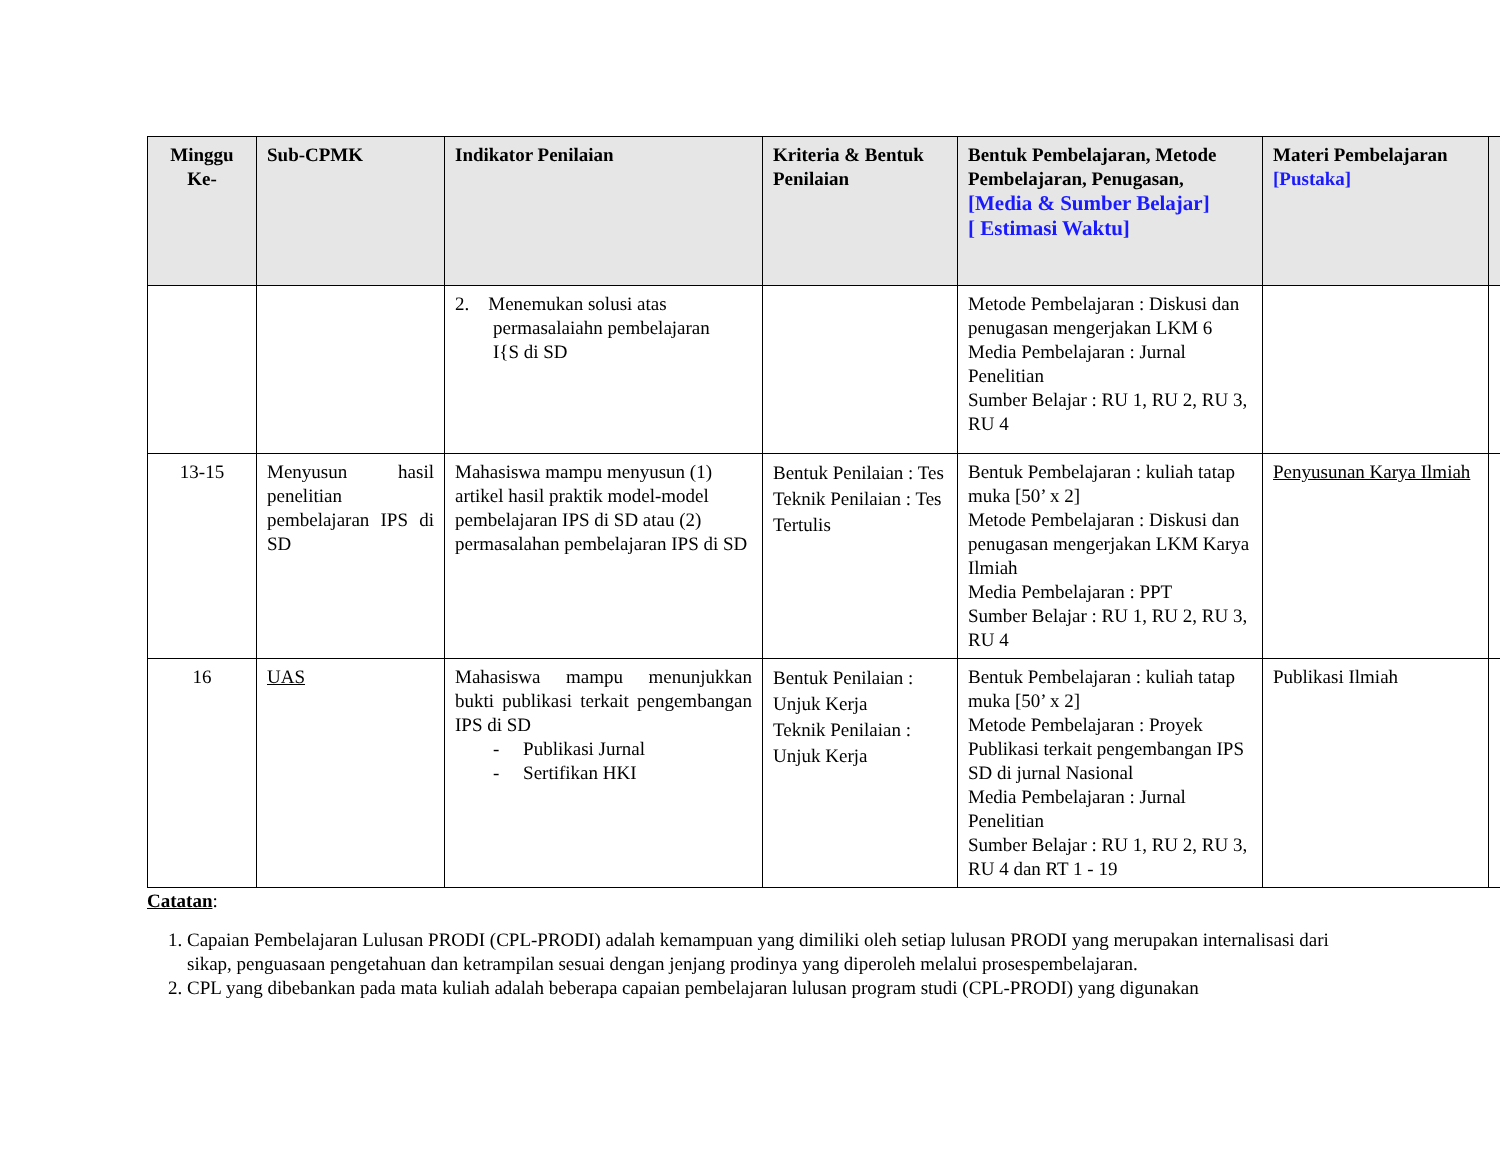| Minggu Ke- | Sub-CPMK | Indikator Penilaian | Kriteria & Bentuk Penilaian | Bentuk Pembelajaran, Metode Pembelajaran, Penugasan, [Media & Sumber Belajar] [ Estimasi Waktu] | Materi Pembelajaran [Pustaka] | |
| --- | --- | --- | --- | --- | --- | --- |
| | | 2. Menemukan solusi atas permasalaiahn pembelajaran I{S di SD | | Metode Pembelajaran : Diskusi dan penugasan mengerjakan LKM 6 Media Pembelajaran : Jurnal Penelitian Sumber Belajar : RU 1, RU 2, RU 3, RU 4 | | |
| 13-15 | Menyusun hasil penelitian pembelajaran IPS di SD | Mahasiswa mampu menyusun (1) artikel hasil praktik model-model pembelajaran IPS di SD atau (2) permasalahan pembelajaran IPS di SD | Bentuk Penilaian : Tes Teknik Penilaian : Tes Tertulis | Bentuk Pembelajaran : kuliah tatap muka [50’ x 2] Metode Pembelajaran : Diskusi dan penugasan mengerjakan LKM Karya Ilmiah Media Pembelajaran : PPT Sumber Belajar : RU 1, RU 2, RU 3, RU 4 | Penyusunan Karya Ilmiah | |
| 16 | UAS | Mahasiswa mampu menunjukkan bukti publikasi terkait pengembangan IPS di SD - Publikasi Jurnal - Sertifikan HKI | Bentuk Penilaian : Unjuk Kerja Teknik Penilaian : Unjuk Kerja | Bentuk Pembelajaran : kuliah tatap muka [50’ x 2] Metode Pembelajaran : Proyek Publikasi terkait pengembangan IPS SD di jurnal Nasional Media Pembelajaran : Jurnal Penelitian Sumber Belajar : RU 1, RU 2, RU 3, RU 4 dan RT 1 - 19 | Publikasi Ilmiah | |
Catatan:
1. Capaian Pembelajaran Lulusan PRODI (CPL-PRODI) adalah kemampuan yang dimiliki oleh setiap lulusan PRODI yang merupakan internalisasi dari sikap, penguasaan pengetahuan dan ketrampilan sesuai dengan jenjang prodinya yang diperoleh melalui prosespembelajaran.
2. CPL yang dibebankan pada mata kuliah adalah beberapa capaian pembelajaran lulusan program studi (CPL-PRODI) yang digunakan